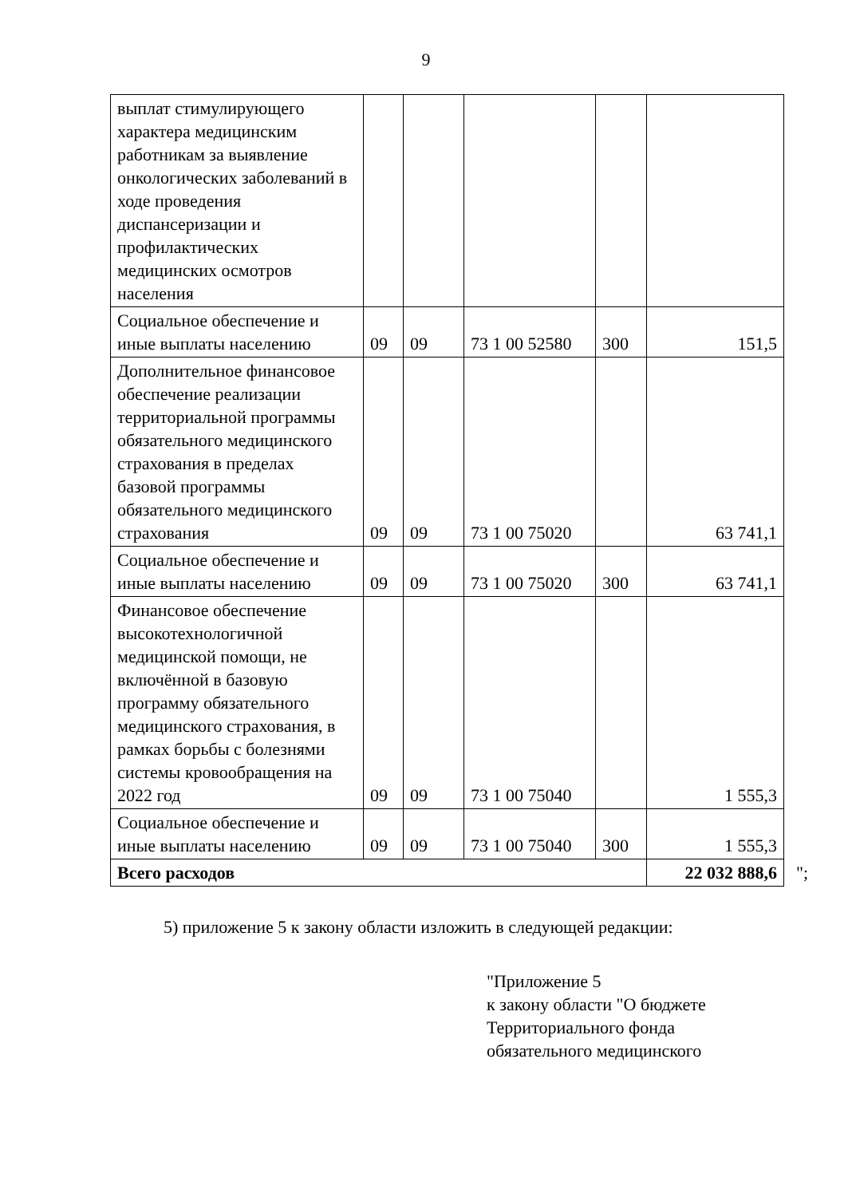9
| выплат стимулирующего характера медицинским работникам за выявление онкологических заболеваний в ходе проведения диспансеризации и профилактических медицинских осмотров населения | | | | | |
| Социальное обеспечение и иные выплаты населению | 09 | 09 | 73 1 00 52580 | 300 | 151,5 |
| Дополнительное финансовое обеспечение реализации территориальной программы обязательного медицинского страхования в пределах базовой программы обязательного медицинского страхования | 09 | 09 | 73 1 00 75020 | | 63 741,1 |
| Социальное обеспечение и иные выплаты населению | 09 | 09 | 73 1 00 75020 | 300 | 63 741,1 |
| Финансовое обеспечение высокотехнологичной медицинской помощи, не включённой в базовую программу обязательного медицинского страхования, в рамках борьбы с болезнями системы кровообращения на 2022 год | 09 | 09 | 73 1 00 75040 | | 1 555,3 |
| Социальное обеспечение и иные выплаты населению | 09 | 09 | 73 1 00 75040 | 300 | 1 555,3 |
| Всего расходов | | | | | 22 032 888,6 |
";
5) приложение 5 к закону области изложить в следующей редакции:
"Приложение 5
к закону области "О бюджете
Территориального фонда
обязательного медицинского